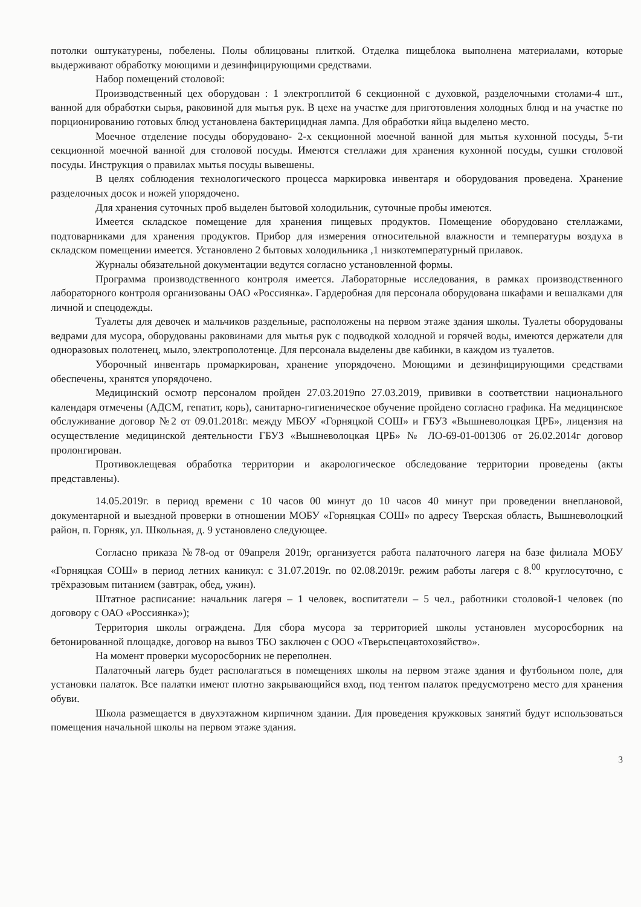потолки оштукатурены, побелены. Полы облицованы плиткой. Отделка пищеблока выполнена материалами, которые выдерживают обработку моющими и дезинфицирующими средствами.
Набор помещений столовой:
Производственный цех оборудован : 1 электроплитой 6 секционной с духовкой, разделочными столами-4 шт., ванной для обработки сырья, раковиной для мытья рук. В цехе на участке для приготовления холодных блюд и на участке по порционированию готовых блюд установлена бактерицидная лампа. Для обработки яйца выделено место.
Моечное отделение посуды оборудовано- 2-х секционной моечной ванной для мытья кухонной посуды, 5-ти секционной моечной ванной для столовой посуды. Имеются стеллажи для хранения кухонной посуды, сушки столовой посуды. Инструкция о правилах мытья посуды вывешены.
В целях соблюдения технологического процесса маркировка инвентаря и оборудования проведена. Хранение разделочных досок и ножей упорядочено.
Для хранения суточных проб выделен бытовой холодильник, суточные пробы имеются.
Имеется складское помещение для хранения пищевых продуктов. Помещение оборудовано стеллажами, подтоварниками для хранения продуктов. Прибор для измерения относительной влажности и температуры воздуха в складском помещении имеется. Установлено 2 бытовых холодильника ,1 низкотемпературный прилавок.
Журналы обязательной документации ведутся согласно установленной формы.
Программа производственного контроля имеется. Лабораторные исследования, в рамках производственного лабораторного контроля организованы ОАО «Россиянка». Гардеробная для персонала оборудована шкафами и вешалками для личной и спецодежды.
Туалеты для девочек и мальчиков раздельные, расположены на первом этаже здания школы. Туалеты оборудованы ведрами для мусора, оборудованы раковинами для мытья рук с подводкой холодной и горячей воды, имеются держатели для одноразовых полотенец, мыло, электрополотенце. Для персонала выделены две кабинки, в каждом из туалетов.
Уборочный инвентарь промаркирован, хранение упорядочено. Моющими и дезинфицирующими средствами обеспечены, хранятся упорядочено.
Медицинский осмотр персоналом пройден 27.03.2019по 27.03.2019, прививки в соответствии национального календаря отмечены (АДСМ, гепатит, корь), санитарно-гигиеническое обучение пройдено согласно графика. На медицинское обслуживание договор №2 от 09.01.2018г. между МБОУ «Горняцкой СОШ» и ГБУЗ «Вышневолоцкая ЦРБ», лицензия на осуществление медицинской деятельности ГБУЗ «Вышневолоцкая ЦРБ» № ЛО-69-01-001306 от 26.02.2014г договор пролонгирован.
Противоклещевая обработка территории и акарологическое обследование территории проведены (акты представлены).
14.05.2019г. в период времени с 10 часов 00 минут до 10 часов 40 минут при проведении внеплановой, документарной и выездной проверки в отношении МОБУ «Горняцкая СОШ» по адресу Тверская область, Вышневолоцкий район, п. Горняк, ул. Школьная, д. 9 установлено следующее.
Согласно приказа №78-од от 09апреля 2019г, организуется работа палаточного лагеря на базе филиала МОБУ «Горняцкая СОШ» в период летних каникул: с 31.07.2019г. по 02.08.2019г. режим работы лагеря с 8.<sup>00</sup> круглосуточно, с трёхразовым питанием (завтрак, обед, ужин).
Штатное расписание: начальник лагеря – 1 человек, воспитатели – 5 чел., работники столовой-1 человек (по договору с ОАО «Россиянка»);
Территория школы ограждена. Для сбора мусора за территорией школы установлен мусоросборник на бетонированной площадке, договор на вывоз ТБО заключен с ООО «Тверьспецавтохозяйство».
На момент проверки мусоросборник не переполнен.
Палаточный лагерь будет располагаться в помещениях школы на первом этаже здания и футбольном поле, для установки палаток. Все палатки имеют плотно закрывающийся вход, под тентом палаток предусмотрено место для хранения обуви.
Школа размещается в двухэтажном кирпичном здании. Для проведения кружковых занятий будут использоваться помещения начальной школы на первом этаже здания.
3